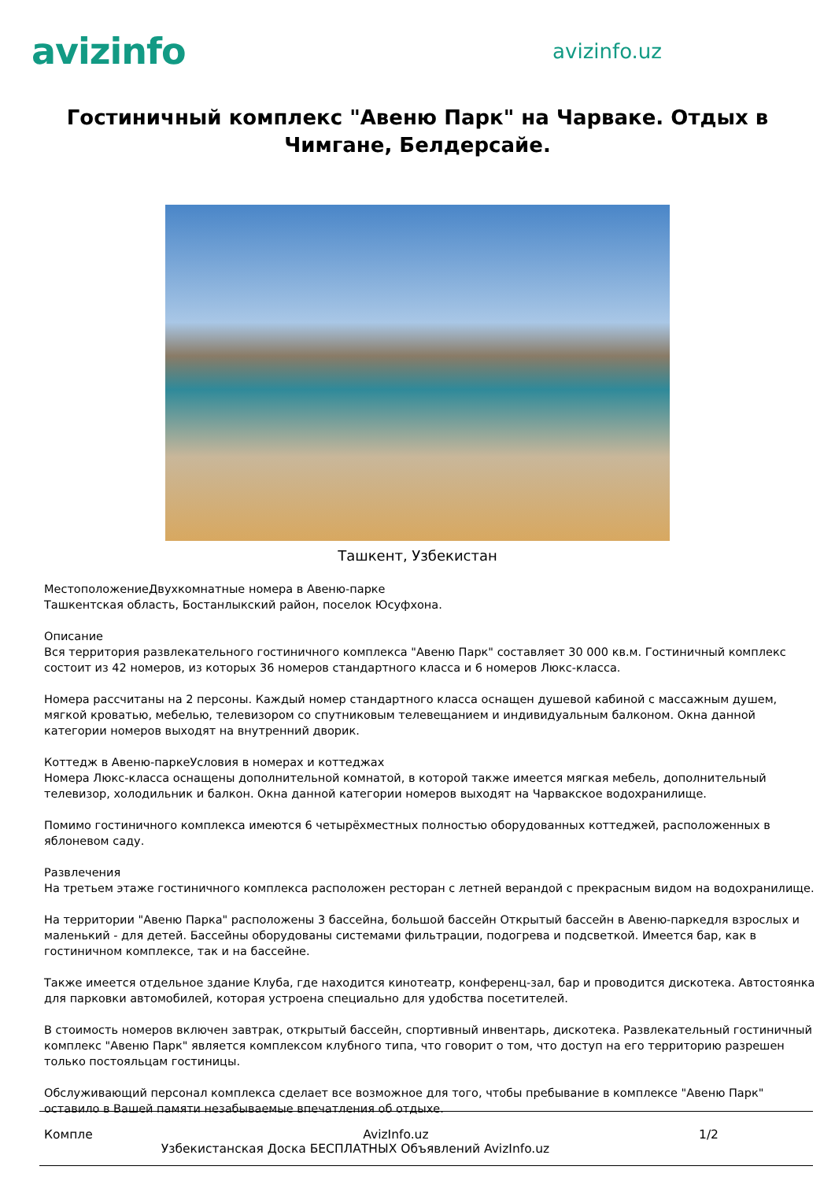avizinfo
avizinfo.uz
Гостиничный комплекс "Авеню Парк" на Чарваке. Отдых в Чимгане, Белдерсайе.
Ташкент, Узбекистан
МестоположениеДвухкомнатные номера в Авеню-парке
Ташкентская область, Бостанлыкский район, поселок Юсуфхона.
Описание
Вся территория развлекательного гостиничного комплекса "Авеню Парк" составляет 30 000 кв.м. Гостиничный комплекс состоит из 42 номеров, из которых 36 номеров стандартного класса и 6 номеров Люкс-класса.
Номера рассчитаны на 2 персоны. Каждый номер стандартного класса оснащен душевой кабиной с массажным душем, мягкой кроватью, мебелью, телевизором со спутниковым телевещанием и индивидуальным балконом. Окна данной категории номеров выходят на внутренний дворик.
Коттедж в Авеню-паркеУсловия в номерах и коттеджах
Номера Люкс-класса оснащены дополнительной комнатой, в которой также имеется мягкая мебель, дополнительный телевизор, холодильник и балкон. Окна данной категории номеров выходят на Чарвакское водохранилище.
Помимо гостиничного комплекса имеются 6 четырёхместных полностью оборудованных коттеджей, расположенных в яблоневом саду.
Развлечения
На третьем этаже гостиничного комплекса расположен ресторан с летней верандой с прекрасным видом на водохранилище.
На территории "Авеню Парка" расположены 3 бассейна, большой бассейн Открытый бассейн в Авеню-паркедля взрослых и маленький - для детей. Бассейны оборудованы системами фильтрации, подогрева и подсветкой. Имеется бар, как в гостиничном комплексе, так и на бассейне.
Также имеется отдельное здание Клуба, где находится кинотеатр, конференц-зал, бар и проводится дискотека. Автостоянка для парковки автомобилей, которая устроена специально для удобства посетителей.
В стоимость номеров включен завтрак, открытый бассейн, спортивный инвентарь, дискотека. Развлекательный гостиничный комплекс "Авеню Парк" является комплексом клубного типа, что говорит о том, что доступ на его территорию разрешен только постояльцам гостиницы.
Обслуживающий персонал комплекса сделает все возможное для того, чтобы пребывание в комплексе "Авеню Парк" оставило в Вашей памяти незабываемые впечатления об отдыхе.
Компле AvizInfo.uz 1/2
Узбекистанская Доска БЕСПЛАТНЫХ Объявлений AvizInfo.uz